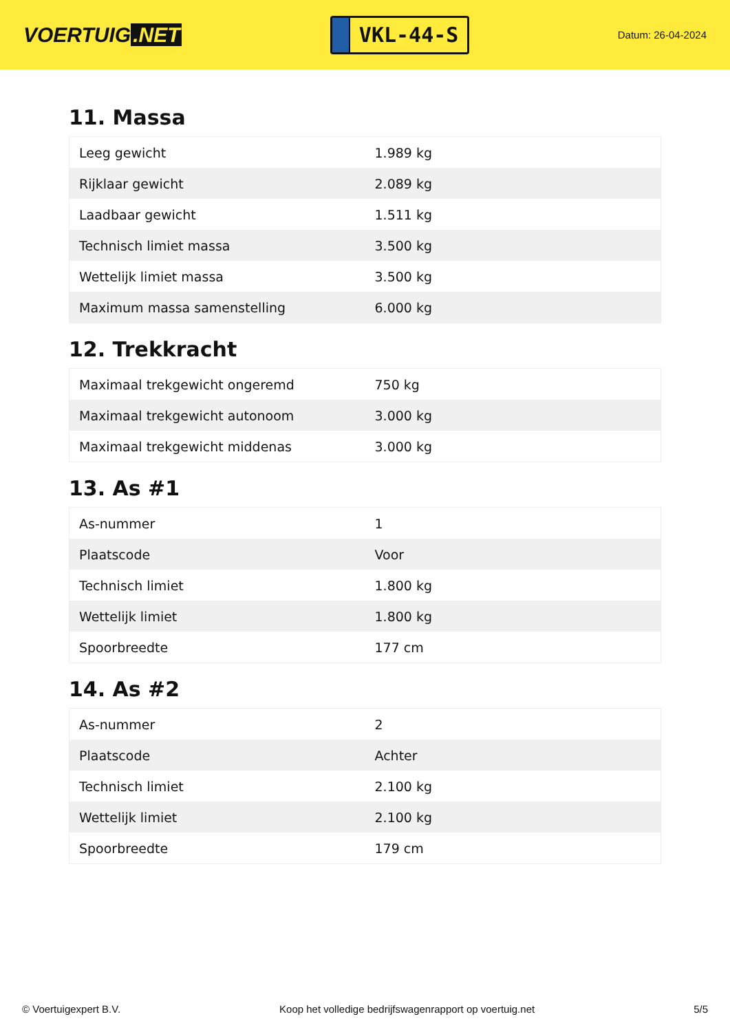VOERTUIG.NET
VKL-44-S
Datum: 26-04-2024
11. Massa
| Leeg gewicht | 1.989 kg |
| Rijklaar gewicht | 2.089 kg |
| Laadbaar gewicht | 1.511 kg |
| Technisch limiet massa | 3.500 kg |
| Wettelijk limiet massa | 3.500 kg |
| Maximum massa samenstelling | 6.000 kg |
12. Trekkracht
| Maximaal trekgewicht ongeremd | 750 kg |
| Maximaal trekgewicht autonoom | 3.000 kg |
| Maximaal trekgewicht middenas | 3.000 kg |
13. As #1
| As-nummer | 1 |
| Plaatscode | Voor |
| Technisch limiet | 1.800 kg |
| Wettelijk limiet | 1.800 kg |
| Spoorbreedte | 177 cm |
14. As #2
| As-nummer | 2 |
| Plaatscode | Achter |
| Technisch limiet | 2.100 kg |
| Wettelijk limiet | 2.100 kg |
| Spoorbreedte | 179 cm |
© Voertuigexpert B.V. Koop het volledige bedrijfswagenrapport op voertuig.net 5/5